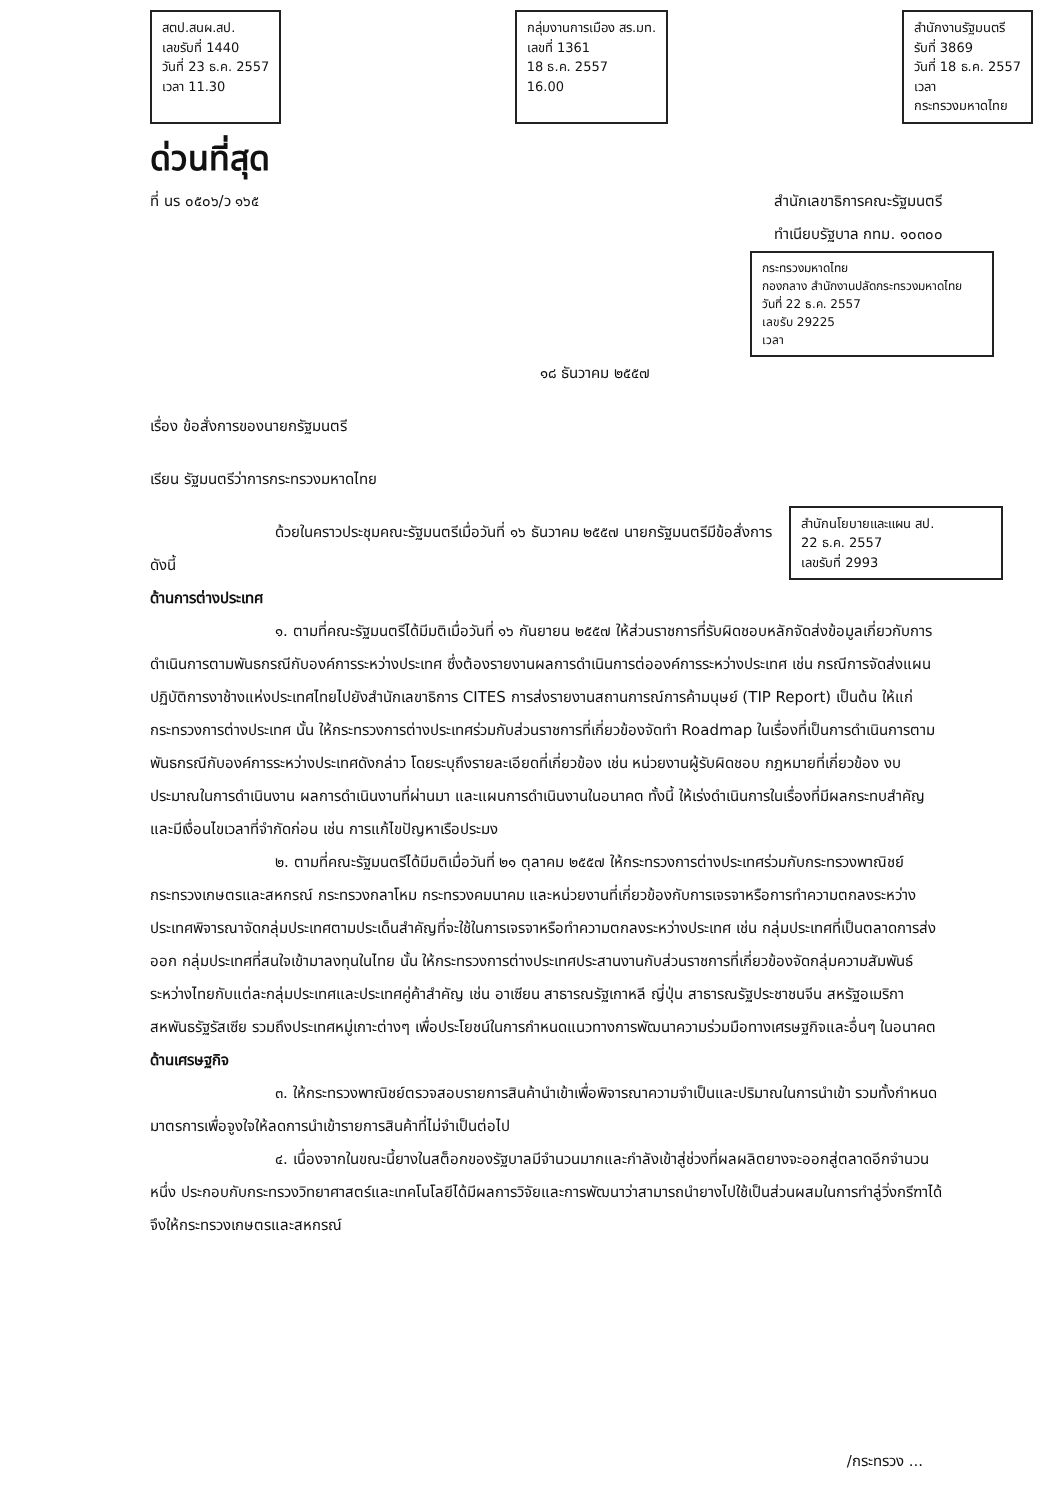สตป.สนผ.สป.
เลขรับที่ 1440
วันที่ 23 ธ.ค. 2557
เวลา 11.30
กลุ่มงานการเมือง สร.มท.
เลขที่ 1361
18 ธ.ค. 2557
16.00
สำนักงานรัฐมนตรี
รับที่ 3869
วันที่ 18 ธ.ค. 2557
เวลา
กระทรวงมหาดไทย
ด่วนที่สุด
ที่ นร ๐๕๐๖/ว ๑๖๕ สำนักเลขาธิการคณะรัฐมนตรี
ทำเนียบรัฐบาล กทม. ๑๐๓๐๐
กระทรวงมหาดไทย
กองกลาง สำนักงานปลัดกระทรวงมหาดไทย
วันที่ 22 ธ.ค. 2557
เลขรับ 29225
เวลา
๑๘ ธันวาคม ๒๕๕๗
เรื่อง ข้อสั่งการของนายกรัฐมนตรี
เรียน รัฐมนตรีว่าการกระทรวงมหาดไทย
สำนักนโยบายและแผน สป.
22 ธ.ค. 2557
เลขรับที่ 2993
ด้วยในคราวประชุมคณะรัฐมนตรีเมื่อวันที่ ๑๖ ธันวาคม ๒๕๕๗ นายกรัฐมนตรีมีข้อสั่งการ ดังนี้
ด้านการต่างประเทศ
๑. ตามที่คณะรัฐมนตรีได้มีมติเมื่อวันที่ ๑๖ กันยายน ๒๕๕๗ ให้ส่วนราชการที่รับผิดชอบหลักจัดส่งข้อมูลเกี่ยวกับการดำเนินการตามพันธกรณีกับองค์การระหว่างประเทศ ซึ่งต้องรายงานผลการดำเนินการต่อองค์การระหว่างประเทศ เช่น กรณีการจัดส่งแผนปฏิบัติการงาช้างแห่งประเทศไทยไปยังสำนักเลขาธิการ CITES การส่งรายงานสถานการณ์การค้ามนุษย์ (TIP Report) เป็นต้น ให้แก่กระทรวงการต่างประเทศ นั้น ให้กระทรวงการต่างประเทศร่วมกับส่วนราชการที่เกี่ยวข้องจัดทำ Roadmap ในเรื่องที่เป็นการดำเนินการตามพันธกรณีกับองค์การระหว่างประเทศดังกล่าว โดยระบุถึงรายละเอียดที่เกี่ยวข้อง เช่น หน่วยงานผู้รับผิดชอบ กฎหมายที่เกี่ยวข้อง งบประมาณในการดำเนินงาน ผลการดำเนินงานที่ผ่านมา และแผนการดำเนินงานในอนาคต ทั้งนี้ ให้เร่งดำเนินการในเรื่องที่มีผลกระทบสำคัญและมีเงื่อนไขเวลาที่จำกัดก่อน เช่น การแก้ไขปัญหาเรือประมง
๒. ตามที่คณะรัฐมนตรีได้มีมติเมื่อวันที่ ๒๑ ตุลาคม ๒๕๕๗ ให้กระทรวงการต่างประเทศร่วมกับกระทรวงพาณิชย์ กระทรวงเกษตรและสหกรณ์ กระทรวงกลาโหม กระทรวงคมนาคม และหน่วยงานที่เกี่ยวข้องกับการเจรจาหรือการทำความตกลงระหว่างประเทศพิจารณาจัดกลุ่มประเทศตามประเด็นสำคัญที่จะใช้ในการเจรจาหรือทำความตกลงระหว่างประเทศ เช่น กลุ่มประเทศที่เป็นตลาดการส่งออก กลุ่มประเทศที่สนใจเข้ามาลงทุนในไทย นั้น ให้กระทรวงการต่างประเทศประสานงานกับส่วนราชการที่เกี่ยวข้องจัดกลุ่มความสัมพันธ์ระหว่างไทยกับแต่ละกลุ่มประเทศและประเทศคู่ค้าสำคัญ เช่น อาเซียน สาธารณรัฐเกาหลี ญี่ปุ่น สาธารณรัฐประชาชนจีน สหรัฐอเมริกา สหพันธรัฐรัสเซีย รวมถึงประเทศหมู่เกาะต่างๆ เพื่อประโยชน์ในการกำหนดแนวทางการพัฒนาความร่วมมือทางเศรษฐกิจและอื่นๆ ในอนาคต
ด้านเศรษฐกิจ
๓. ให้กระทรวงพาณิชย์ตรวจสอบรายการสินค้านำเข้าเพื่อพิจารณาความจำเป็นและปริมาณในการนำเข้า รวมทั้งกำหนดมาตรการเพื่อจูงใจให้ลดการนำเข้ารายการสินค้าที่ไม่จำเป็นต่อไป
๔. เนื่องจากในขณะนี้ยางในสต็อกของรัฐบาลมีจำนวนมากและกำลังเข้าสู่ช่วงที่ผลผลิตยางจะออกสู่ตลาดอีกจำนวนหนึ่ง ประกอบกับกระทรวงวิทยาศาสตร์และเทคโนโลยีได้มีผลการวิจัยและการพัฒนาว่าสามารถนำยางไปใช้เป็นส่วนผสมในการทำลู่วิ่งกรีฑาได้ จึงให้กระทรวงเกษตรและสหกรณ์
/กระทรวง ...